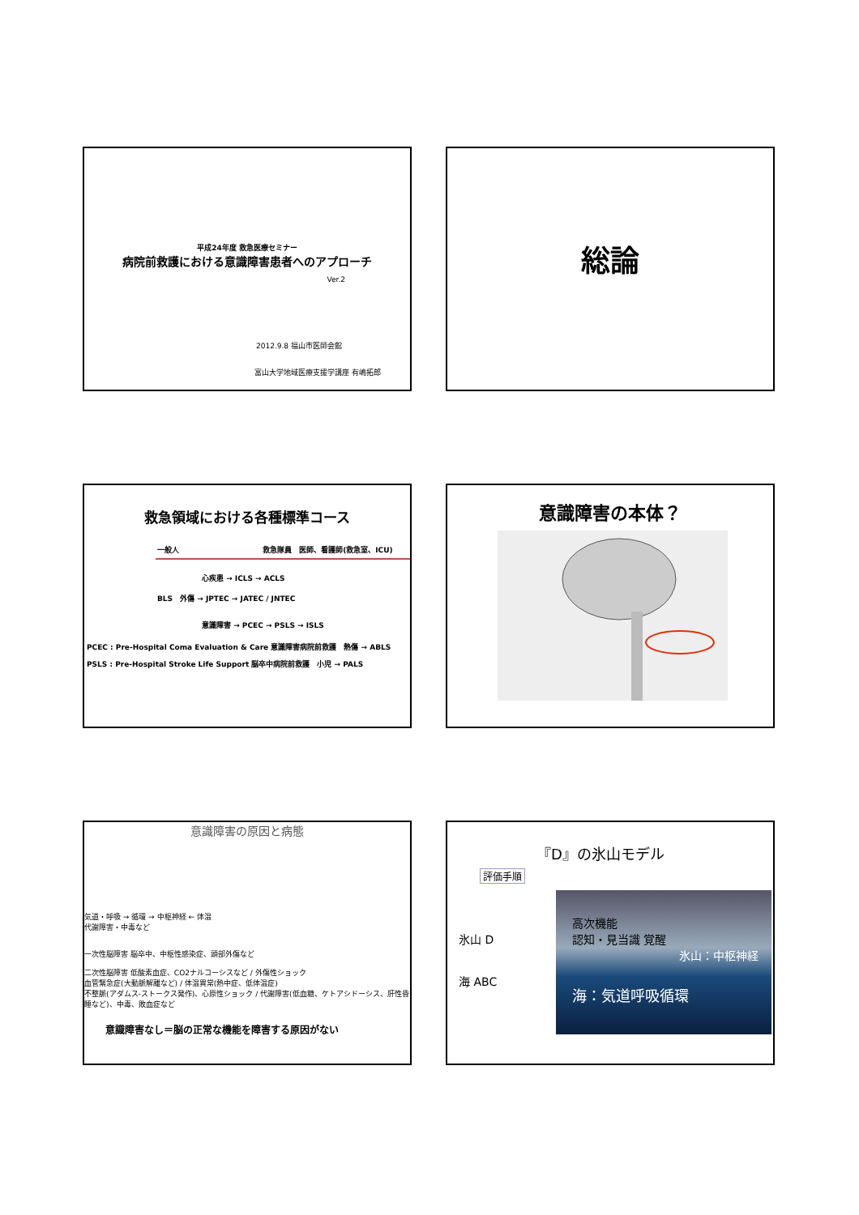平成24年度 救急医療セミナー
病院前救護における意識障害患者へのアプローチ
Ver.2
2012.9.8 福山市医師会館
富山大学地域医療支援学講座 有嶋拓郎
総論
救急領域における各種標準コース
一般人 救急隊員　医師、看護師(救急室、ICU)
心疾患 → ICLS → ACLS
BLS　外傷 → JPTEC → JATEC / JNTEC
意識障害 → PCEC → PSLS → ISLS
PCEC : Pre-Hospital Coma Evaluation & Care 意識障害病院前救護　熱傷 → ABLS
PSLS : Pre-Hospital Stroke Life Support 脳卒中病院前救護　小児 → PALS
意識障害の本体？
意識障害の原因と病態
気道・呼吸 → 循環 → 中枢神経 ← 体温
代謝障害・中毒など
一次性脳障害 脳卒中、中枢性感染症、頭部外傷など
二次性脳障害 低酸素血症、CO2ナルコーシスなど / 外傷性ショック
血管緊急症(大動脈解離など) / 体温異常(熱中症、低体温症)
不整脈(アダムス-ストークス発作)、心原性ショック / 代謝障害(低血糖、ケトアシドーシス、肝性昏睡など)、中毒、敗血症など
意識障害なし＝脳の正常な機能を障害する原因がない
『D』の氷山モデル
評価手順
氷山 D
海 ABC
高次機能
認知・見当識 覚醒
氷山：中枢神経
海：気道呼吸循環